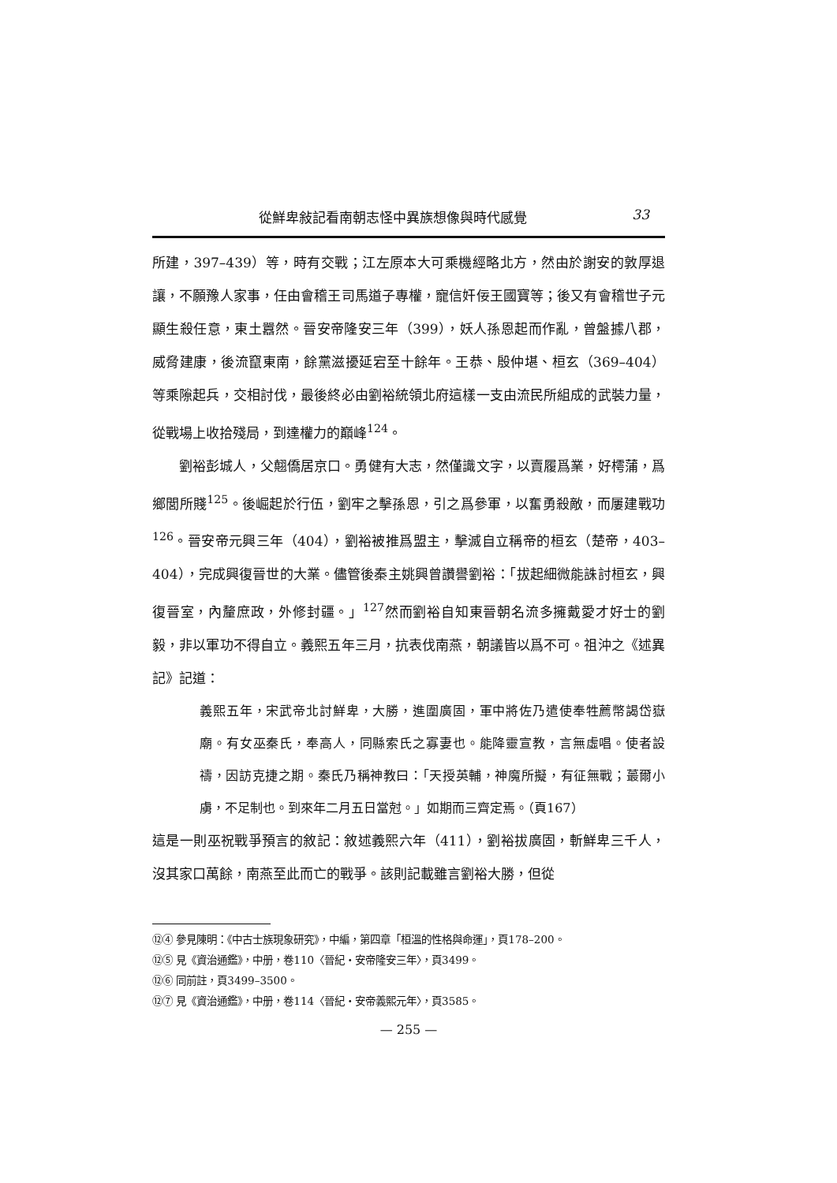從鮮卑敍記看南朝志怪中異族想像與時代感覺 33
所建，397–439）等，時有交戰；江左原本大可乘機經略北方，然由於謝安的敦厚退讓，不願豫人家事，任由會稽王司馬道子專權，寵信奸佞王國寶等；後又有會稽世子元顯生殺任意，東土囂然。晉安帝隆安三年（399），妖人孫恩起而作亂，曾盤據八郡，威脅建康，後流竄東南，餘黨滋擾延宕至十餘年。王恭、殷仲堪、桓玄（369–404）等乘隙起兵，交相討伐，最後終必由劉裕統領北府這樣一支由流民所組成的武裝力量，從戰場上收拾殘局，到達權力的巔峰<sup>124</sup>。
劉裕彭城人，父翹僑居京口。勇健有大志，然僅識文字，以賣履爲業，好樗蒲，爲鄉閭所賤<sup>125</sup>。後崛起於行伍，劉牢之擊孫恩，引之爲參軍，以奮勇殺敵，而屢建戰功<sup>126</sup>。晉安帝元興三年（404），劉裕被推爲盟主，擊滅自立稱帝的桓玄（楚帝，403–404），完成興復晉世的大業。儘管後秦主姚興曾讚譽劉裕：「拔起細微能誅討桓玄，興復晉室，內釐庶政，外修封疆。」<sup>127</sup>然而劉裕自知東晉朝名流多擁戴愛才好士的劉毅，非以軍功不得自立。義熙五年三月，抗表伐南燕，朝議皆以爲不可。祖沖之《述異記》記道：
義熙五年，宋武帝北討鮮卑，大勝，進圍廣固，軍中將佐乃遣使奉牲薦幣謁岱嶽廟。有女巫秦氏，奉高人，同縣索氏之寡妻也。能降靈宣教，言無虛唱。使者設禱，因訪克捷之期。秦氏乃稱神教曰：「天授英輔，神魔所擬，有征無戰；蕞爾小虜，不足制也。到來年二月五日當尅。」如期而三齊定焉。（頁167）
這是一則巫祝戰爭預言的敘記：敘述義熙六年（411），劉裕拔廣固，斬鮮卑三千人，沒其家口萬餘，南燕至此而亡的戰爭。該則記載雖言劉裕大勝，但從
⑫④ 參見陳明：《中古士族現象研究》，中編，第四章「桓溫的性格與命運」，頁178–200。
⑫⑤ 見《資治通鑑》，中册，卷110〈晉紀‧安帝隆安三年〉，頁3499。
⑫⑥ 同前註，頁3499–3500。
⑫⑦ 見《資治通鑑》，中册，卷114〈晉紀‧安帝義熙元年〉，頁3585。
— 255 —